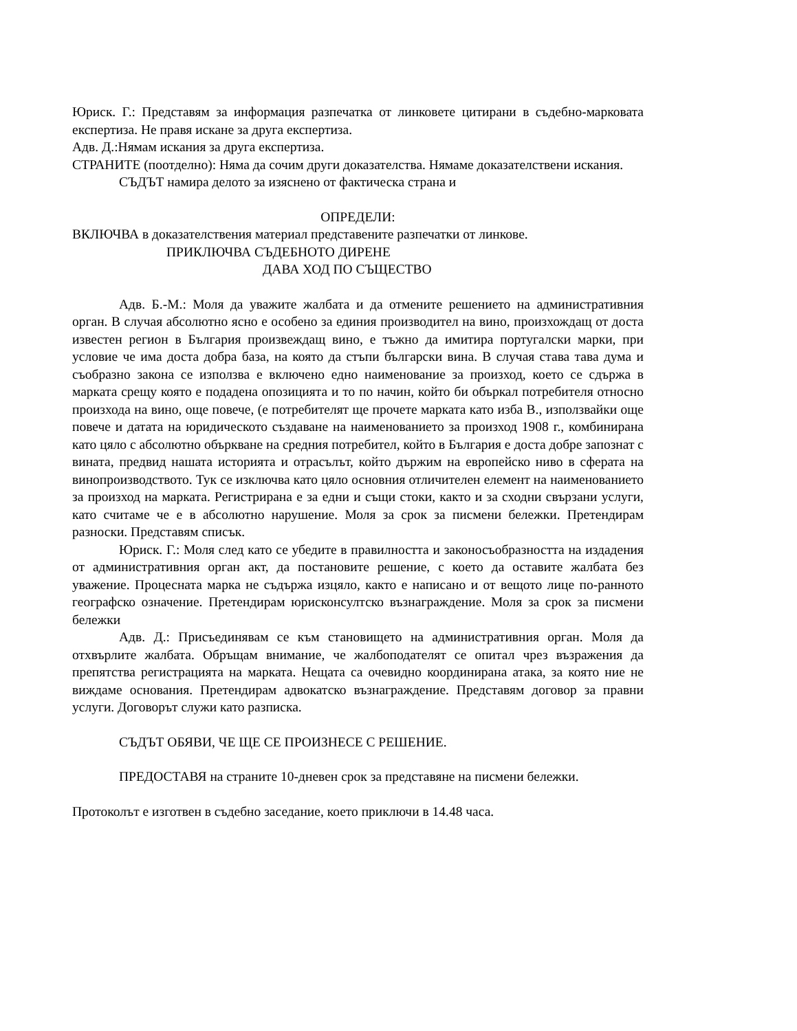Юриск. Г.: Представям за информация разпечатка от линковете цитирани в съдебно-марковата експертиза. Не правя искане за друга експертиза.
Адв. Д.:Нямам искания за друга експертиза.
СТРАНИТЕ (поотделно): Няма да сочим други доказателства. Нямаме доказателствени искания.
СЪДЪТ намира делото за изяснено от фактическа страна и
ОПРЕДЕЛИ:
ВКЛЮЧВА в доказателствения материал представените разпечатки от линкове.
ПРИКЛЮЧВА СЪДЕБНОТО ДИРЕНЕ
ДАВА ХОД ПО СЪЩЕСТВО
Адв. Б.-М.: Моля да уважите жалбата и да отмените решението на административния орган. В случая абсолютно ясно е особено за единия производител на вино, произхождащ от доста известен регион в България произвеждащ вино, е тъжно да имитира португалски марки, при условие че има доста добра база, на която да стъпи български вина. В случая става тава дума и съобразно закона се използва е включено едно наименование за произход, което се сдържа в марката срещу която е подадена опозицията и то по начин, който би объркал потребителя относно произхода на вино, още повече, (е потребителят ще прочете марката като изба В., използвайки още повече и датата на юридическото създаване на наименованието за произход 1908 г., комбинирана като цяло с абсолютно объркване на средния потребител, който в България е доста добре запознат с вината, предвид нашата историята и отрасълът, който държим на европейско ниво в сферата на винопроизводството. Тук се изключва като цяло основния отличителен елемент на наименованието за произход на марката. Регистрирана е за едни и същи стоки, както и за сходни свързани услуги, като считаме че е в абсолютно нарушение. Моля за срок за писмени бележки. Претендирам разноски. Представям списък.
Юриск. Г.: Моля след като се убедите в правилността и законосъобразността на издадения от административния орган акт, да постановите решение, с което да оставите жалбата без уважение. Процесната марка не съдържа изцяло, както е написано и от вещото лице по-ранното географско означение. Претендирам юрисконсултско възнаграждение. Моля за срок за писмени бележки
Адв. Д.: Присъединявам се към становището на административния орган. Моля да отхвърлите жалбата. Обръщам внимание, че жалбоподателят се опитал чрез възражения да препятства регистрацията на марката. Нещата са очевидно координирана атака, за която ние не виждаме основания. Претендирам адвокатско възнаграждение. Представям договор за правни услуги. Договорът служи като разписка.
СЪДЪТ ОБЯВИ, ЧЕ ЩЕ СЕ ПРОИЗНЕСЕ С РЕШЕНИЕ.
ПРЕДОСТАВЯ на страните 10-дневен срок за представяне на писмени бележки.
Протоколът е изготвен в съдебно заседание, което приключи в 14.48 часа.